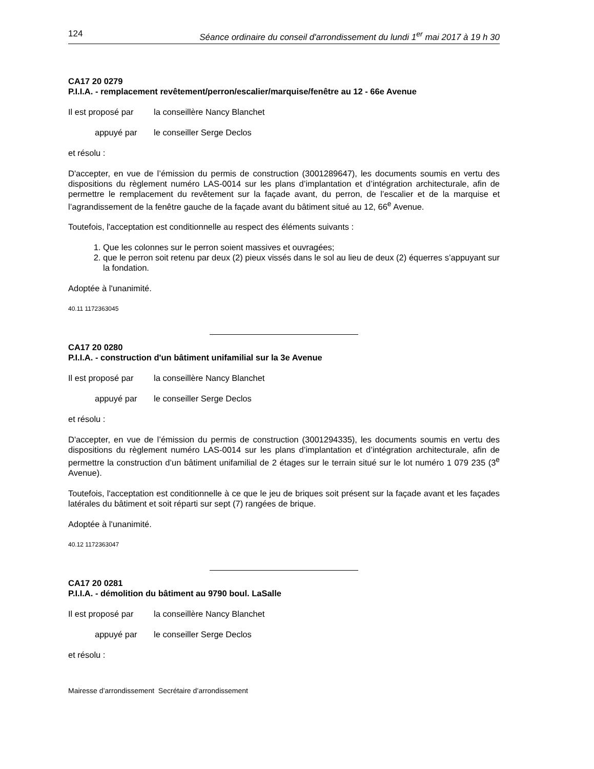124 Séance ordinaire du conseil d'arrondissement du lundi 1<sup>er</sup> mai 2017 à 19 h 30
CA17 20 0279
P.I.I.A. - remplacement revêtement/perron/escalier/marquise/fenêtre au 12 - 66e Avenue
Il est proposé par la conseillère Nancy Blanchet
appuyé par le conseiller Serge Declos
et résolu :
D'accepter, en vue de l’émission du permis de construction (3001289647), les documents soumis en vertu des dispositions du règlement numéro LAS-0014 sur les plans d’implantation et d’intégration architecturale, afin de permettre le remplacement du revêtement sur la façade avant, du perron, de l’escalier et de la marquise et l’agrandissement de la fenêtre gauche de la façade avant du bâtiment situé au 12, 66<sup>e</sup> Avenue.
Toutefois, l'acceptation est conditionnelle au respect des éléments suivants :
1. Que les colonnes sur le perron soient massives et ouvragées;
2. que le perron soit retenu par deux (2) pieux vissés dans le sol au lieu de deux (2) équerres s’appuyant sur la fondation.
Adoptée à l'unanimité.
40.11 1172363045
CA17 20 0280
P.I.I.A. - construction d'un bâtiment unifamilial sur la 3e Avenue
Il est proposé par la conseillère Nancy Blanchet
appuyé par le conseiller Serge Declos
et résolu :
D'accepter, en vue de l’émission du permis de construction (3001294335), les documents soumis en vertu des dispositions du règlement numéro LAS-0014 sur les plans d’implantation et d’intégration architecturale, afin de permettre la construction d’un bâtiment unifamilial de 2 étages sur le terrain situé sur le lot numéro 1 079 235 (3<sup>e</sup> Avenue).
Toutefois, l'acceptation est conditionnelle à ce que le jeu de briques soit présent sur la façade avant et les façades latérales du bâtiment et soit réparti sur sept (7) rangées de brique.
Adoptée à l'unanimité.
40.12 1172363047
CA17 20 0281
P.I.I.A. - démolition du bâtiment au 9790 boul. LaSalle
Il est proposé par la conseillère Nancy Blanchet
appuyé par le conseiller Serge Declos
et résolu :
Mairesse d’arrondissement Secrétaire d’arrondissement